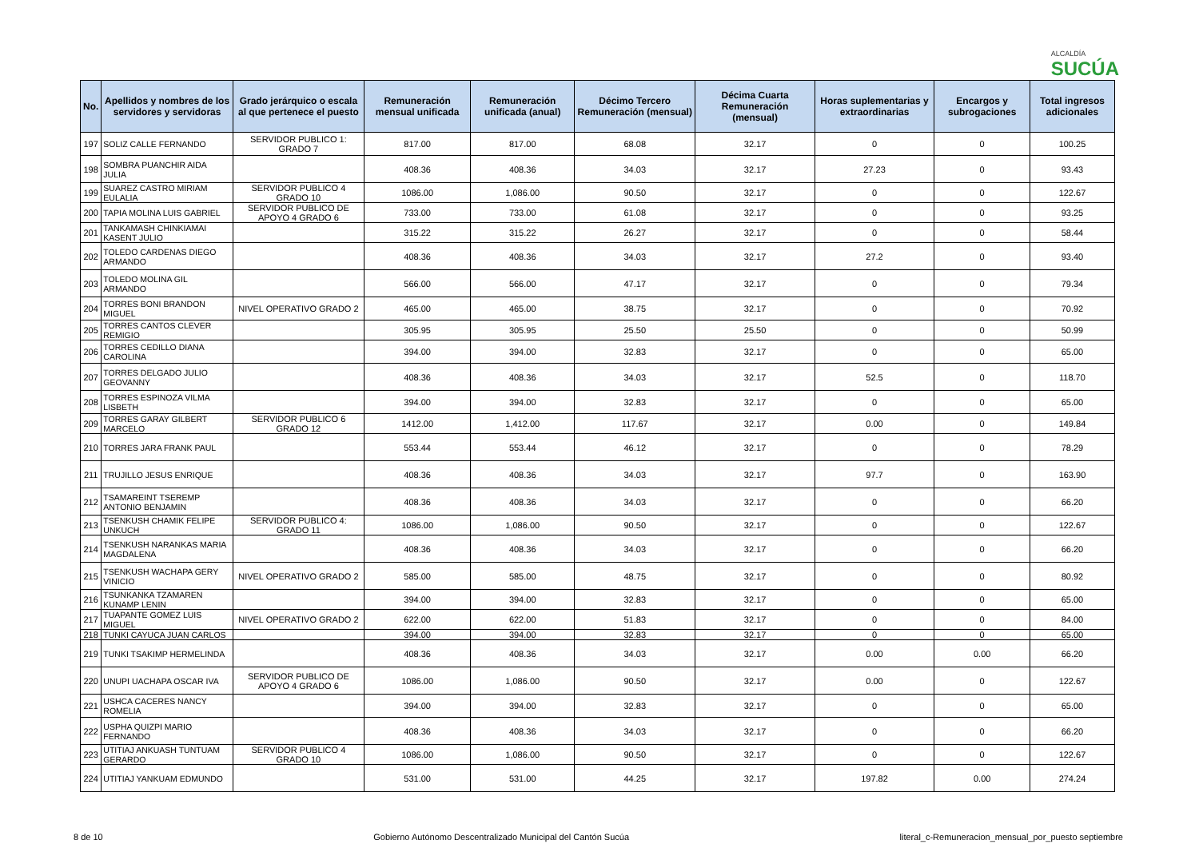ALCALDÍA
SUCÚA
| No. | Apellidos y nombres de los servidores y servidoras | Grado jerárquico o escala al que pertenece el puesto | Remuneración mensual unificada | Remuneración unificada (anual) | Décimo Tercero Remuneración (mensual) | Décima Cuarta Remuneración (mensual) | Horas suplementarias y extraordinarias | Encargos y subrogaciones | Total ingresos adicionales |
| --- | --- | --- | --- | --- | --- | --- | --- | --- | --- |
| 197 | SOLIZ CALLE FERNANDO | SERVIDOR PUBLICO 1: GRADO 7 | 817.00 | 817.00 | 68.08 | 32.17 | 0 | 0 | 100.25 |
| 198 | SOMBRA PUANCHIR AIDA JULIA | | 408.36 | 408.36 | 34.03 | 32.17 | 27.23 | 0 | 93.43 |
| 199 | SUAREZ CASTRO MIRIAM EULALIA | SERVIDOR PUBLICO 4 GRADO 10 | 1086.00 | 1,086.00 | 90.50 | 32.17 | 0 | 0 | 122.67 |
| 200 | TAPIA MOLINA LUIS GABRIEL | SERVIDOR PUBLICO DE APOYO 4 GRADO 6 | 733.00 | 733.00 | 61.08 | 32.17 | 0 | 0 | 93.25 |
| 201 | TANKAMASH CHINKIAMAI KASENT JULIO | | 315.22 | 315.22 | 26.27 | 32.17 | 0 | 0 | 58.44 |
| 202 | TOLEDO CARDENAS DIEGO ARMANDO | | 408.36 | 408.36 | 34.03 | 32.17 | 27.2 | 0 | 93.40 |
| 203 | TOLEDO MOLINA GIL ARMANDO | | 566.00 | 566.00 | 47.17 | 32.17 | 0 | 0 | 79.34 |
| 204 | TORRES BONI BRANDON MIGUEL | NIVEL OPERATIVO GRADO 2 | 465.00 | 465.00 | 38.75 | 32.17 | 0 | 0 | 70.92 |
| 205 | TORRES CANTOS CLEVER REMIGIO | | 305.95 | 305.95 | 25.50 | 25.50 | 0 | 0 | 50.99 |
| 206 | TORRES CEDILLO DIANA CAROLINA | | 394.00 | 394.00 | 32.83 | 32.17 | 0 | 0 | 65.00 |
| 207 | TORRES DELGADO JULIO GEOVANNY | | 408.36 | 408.36 | 34.03 | 32.17 | 52.5 | 0 | 118.70 |
| 208 | TORRES ESPINOZA VILMA LISBETH | | 394.00 | 394.00 | 32.83 | 32.17 | 0 | 0 | 65.00 |
| 209 | TORRES GARAY GILBERT MARCELO | SERVIDOR PUBLICO 6 GRADO 12 | 1412.00 | 1,412.00 | 117.67 | 32.17 | 0.00 | 0 | 149.84 |
| 210 | TORRES JARA FRANK PAUL | | 553.44 | 553.44 | 46.12 | 32.17 | 0 | 0 | 78.29 |
| 211 | TRUJILLO JESUS ENRIQUE | | 408.36 | 408.36 | 34.03 | 32.17 | 97.7 | 0 | 163.90 |
| 212 | TSAMAREINT TSEREMP ANTONIO BENJAMIN | | 408.36 | 408.36 | 34.03 | 32.17 | 0 | 0 | 66.20 |
| 213 | TSENKUSH CHAMIK FELIPE UNKUCH | SERVIDOR PUBLICO 4: GRADO 11 | 1086.00 | 1,086.00 | 90.50 | 32.17 | 0 | 0 | 122.67 |
| 214 | TSENKUSH NARANKAS MARIA MAGDALENA | | 408.36 | 408.36 | 34.03 | 32.17 | 0 | 0 | 66.20 |
| 215 | TSENKUSH WACHAPA GERY VINICIO | NIVEL OPERATIVO GRADO 2 | 585.00 | 585.00 | 48.75 | 32.17 | 0 | 0 | 80.92 |
| 216 | TSUNKANKA TZAMAREN KUNAMP LENIN | | 394.00 | 394.00 | 32.83 | 32.17 | 0 | 0 | 65.00 |
| 217 | TUAPANTE GOMEZ LUIS MIGUEL | NIVEL OPERATIVO GRADO 2 | 622.00 | 622.00 | 51.83 | 32.17 | 0 | 0 | 84.00 |
| 218 | TUNKI CAYUCA JUAN CARLOS | | 394.00 | 394.00 | 32.83 | 32.17 | 0 | 0 | 65.00 |
| 219 | TUNKI TSAKIMP HERMELINDA | | 408.36 | 408.36 | 34.03 | 32.17 | 0.00 | 0.00 | 66.20 |
| 220 | UNUPI UACHAPA OSCAR IVA | SERVIDOR PUBLICO DE APOYO 4 GRADO 6 | 1086.00 | 1,086.00 | 90.50 | 32.17 | 0.00 | 0 | 122.67 |
| 221 | USHCA CACERES NANCY ROMELIA | | 394.00 | 394.00 | 32.83 | 32.17 | 0 | 0 | 65.00 |
| 222 | USPHA QUIZPI MARIO FERNANDO | | 408.36 | 408.36 | 34.03 | 32.17 | 0 | 0 | 66.20 |
| 223 | UTITIAJ ANKUASH TUNTUAM GERARDO | SERVIDOR PUBLICO 4 GRADO 10 | 1086.00 | 1,086.00 | 90.50 | 32.17 | 0 | 0 | 122.67 |
| 224 | UTITIAJ YANKUAM EDMUNDO | | 531.00 | 531.00 | 44.25 | 32.17 | 197.82 | 0.00 | 274.24 |
8 de 10 Gobierno Autónomo Descentralizado Municipal del Cantón Sucúa literal_c-Remuneracion_mensual_por_puesto septiembre